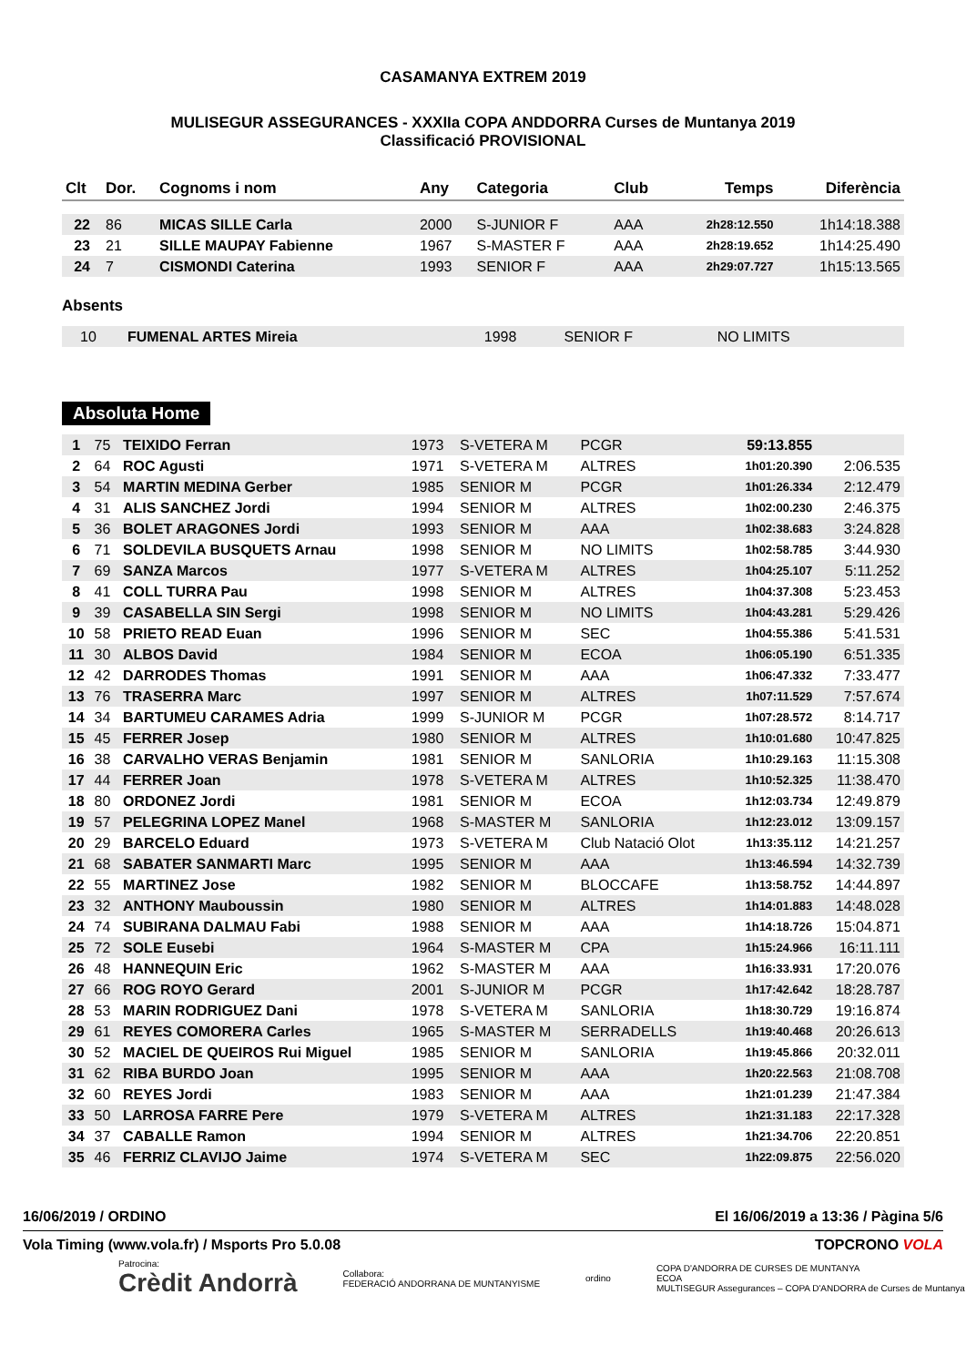CASAMANYA EXTREM 2019
MULISEGUR ASSEGURANCES - XXXIIa COPA ANDDORRA Curses de Muntanya 2019
Classificació PROVISIONAL
| Clt | Dor. | Cognoms i nom | Any | Categoria | Club | Temps | Diferència |
| --- | --- | --- | --- | --- | --- | --- | --- |
| 22 | 86 | MICAS SILLE Carla | 2000 | S-JUNIOR F | AAA | 2h28:12.550 | 1h14:18.388 |
| 23 | 21 | SILLE MAUPAY Fabienne | 1967 | S-MASTER F | AAA | 2h28:19.652 | 1h14:25.490 |
| 24 | 7 | CISMONDI Caterina | 1993 | SENIOR F | AAA | 2h29:07.727 | 1h15:13.565 |
Absents
| | 10 | FUMENAL ARTES Mireia | 1998 | SENIOR F | NO LIMITS | | |
Absoluta Home
| 1 | 75 | TEIXIDO Ferran | 1973 | S-VETERA M | PCGR | 59:13.855 | |
| 2 | 64 | ROC Agusti | 1971 | S-VETERA M | ALTRES | 1h01:20.390 | 2:06.535 |
| 3 | 54 | MARTIN MEDINA Gerber | 1985 | SENIOR M | PCGR | 1h01:26.334 | 2:12.479 |
| 4 | 31 | ALIS SANCHEZ Jordi | 1994 | SENIOR M | ALTRES | 1h02:00.230 | 2:46.375 |
| 5 | 36 | BOLET ARAGONES Jordi | 1993 | SENIOR M | AAA | 1h02:38.683 | 3:24.828 |
| 6 | 71 | SOLDEVILA BUSQUETS Arnau | 1998 | SENIOR M | NO LIMITS | 1h02:58.785 | 3:44.930 |
| 7 | 69 | SANZA Marcos | 1977 | S-VETERA M | ALTRES | 1h04:25.107 | 5:11.252 |
| 8 | 41 | COLL TURRA Pau | 1998 | SENIOR M | ALTRES | 1h04:37.308 | 5:23.453 |
| 9 | 39 | CASABELLA SIN Sergi | 1998 | SENIOR M | NO LIMITS | 1h04:43.281 | 5:29.426 |
| 10 | 58 | PRIETO READ Euan | 1996 | SENIOR M | SEC | 1h04:55.386 | 5:41.531 |
| 11 | 30 | ALBOS David | 1984 | SENIOR M | ECOA | 1h06:05.190 | 6:51.335 |
| 12 | 42 | DARRODES Thomas | 1991 | SENIOR M | AAA | 1h06:47.332 | 7:33.477 |
| 13 | 76 | TRASERRA Marc | 1997 | SENIOR M | ALTRES | 1h07:11.529 | 7:57.674 |
| 14 | 34 | BARTUMEU CARAMES Adria | 1999 | S-JUNIOR M | PCGR | 1h07:28.572 | 8:14.717 |
| 15 | 45 | FERRER Josep | 1980 | SENIOR M | ALTRES | 1h10:01.680 | 10:47.825 |
| 16 | 38 | CARVALHO VERAS Benjamin | 1981 | SENIOR M | SANLORIA | 1h10:29.163 | 11:15.308 |
| 17 | 44 | FERRER Joan | 1978 | S-VETERA M | ALTRES | 1h10:52.325 | 11:38.470 |
| 18 | 80 | ORDONEZ Jordi | 1981 | SENIOR M | ECOA | 1h12:03.734 | 12:49.879 |
| 19 | 57 | PELEGRINA LOPEZ Manel | 1968 | S-MASTER M | SANLORIA | 1h12:23.012 | 13:09.157 |
| 20 | 29 | BARCELO Eduard | 1973 | S-VETERA M | Club Natació Olot | 1h13:35.112 | 14:21.257 |
| 21 | 68 | SABATER SANMARTI Marc | 1995 | SENIOR M | AAA | 1h13:46.594 | 14:32.739 |
| 22 | 55 | MARTINEZ Jose | 1982 | SENIOR M | BLOCCAFE | 1h13:58.752 | 14:44.897 |
| 23 | 32 | ANTHONY Mauboussin | 1980 | SENIOR M | ALTRES | 1h14:01.883 | 14:48.028 |
| 24 | 74 | SUBIRANA DALMAU Fabi | 1988 | SENIOR M | AAA | 1h14:18.726 | 15:04.871 |
| 25 | 72 | SOLE Eusebi | 1964 | S-MASTER M | CPA | 1h15:24.966 | 16:11.111 |
| 26 | 48 | HANNEQUIN Eric | 1962 | S-MASTER M | AAA | 1h16:33.931 | 17:20.076 |
| 27 | 66 | ROG ROYO Gerard | 2001 | S-JUNIOR M | PCGR | 1h17:42.642 | 18:28.787 |
| 28 | 53 | MARIN RODRIGUEZ Dani | 1978 | S-VETERA M | SANLORIA | 1h18:30.729 | 19:16.874 |
| 29 | 61 | REYES COMORERA Carles | 1965 | S-MASTER M | SERRADELLS | 1h19:40.468 | 20:26.613 |
| 30 | 52 | MACIEL DE QUEIROS Rui Miguel | 1985 | SENIOR M | SANLORIA | 1h19:45.866 | 20:32.011 |
| 31 | 62 | RIBA BURDO Joan | 1995 | SENIOR M | AAA | 1h20:22.563 | 21:08.708 |
| 32 | 60 | REYES Jordi | 1983 | SENIOR M | AAA | 1h21:01.239 | 21:47.384 |
| 33 | 50 | LARROSA FARRE Pere | 1979 | S-VETERA M | ALTRES | 1h21:31.183 | 22:17.328 |
| 34 | 37 | CABALLE Ramon | 1994 | SENIOR M | ALTRES | 1h21:34.706 | 22:20.851 |
| 35 | 46 | FERRIZ CLAVIJO Jaime | 1974 | S-VETERA M | SEC | 1h22:09.875 | 22:56.020 |
16/06/2019 / ORDINO El 16/06/2019 a 13:36 / Pàgina 5/6
Vola Timing (www.vola.fr) / Msports Pro 5.0.08 TOPCRONO VOLA
Patrocina:
Crèdit Andorrà Collabora:
FEDERACIÓ ANDORRANA DE MUNTANYISME ordino COPA D'ANDORRA DE CURSES DE MUNTANYA
ECOA
MULTISEGUR Assegurances – COPA D'ANDORRA de Curses de Muntanya